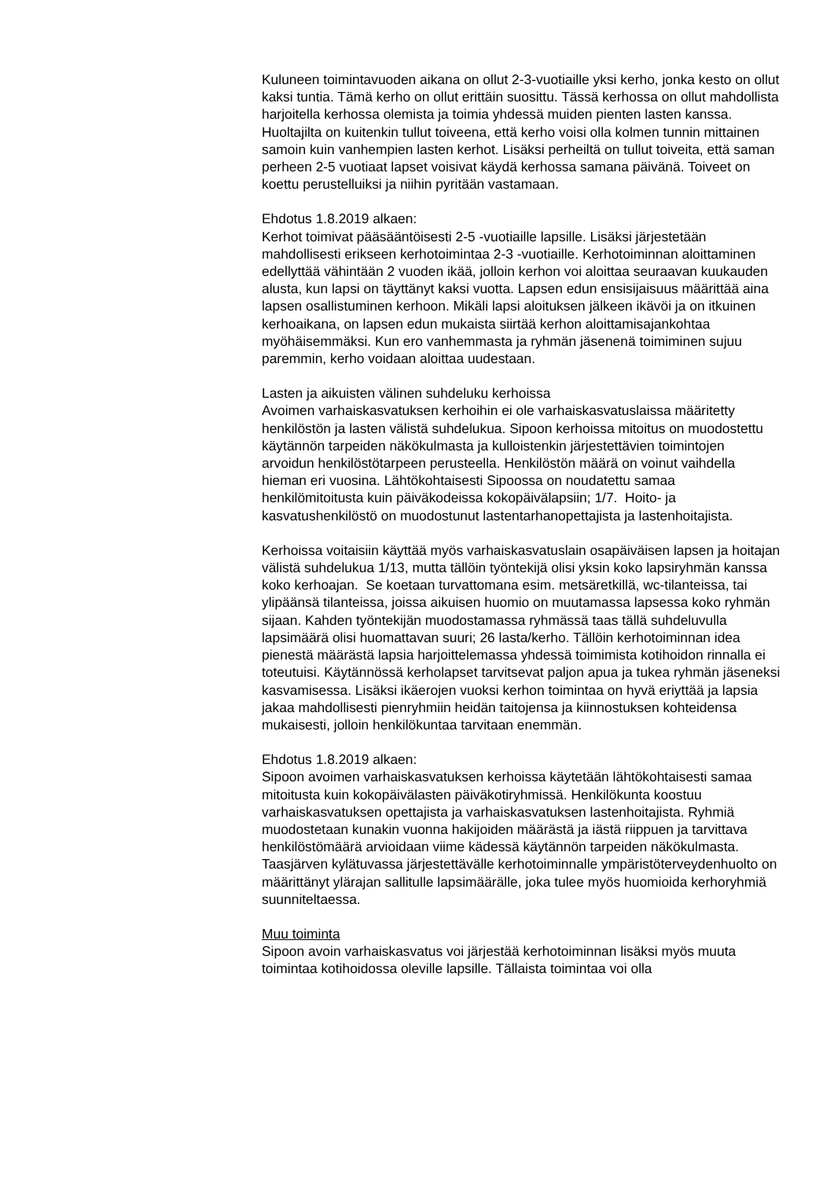Kuluneen toimintavuoden aikana on ollut 2-3-vuotiaille yksi kerho, jonka kesto on ollut kaksi tuntia. Tämä kerho on ollut erittäin suosittu. Tässä kerhossa on ollut mahdollista harjoitella kerhossa olemista ja toimia yhdessä muiden pienten lasten kanssa. Huoltajilta on kuitenkin tullut toiveena, että kerho voisi olla kolmen tunnin mittainen samoin kuin vanhempien lasten kerhot. Lisäksi perheiltä on tullut toiveita, että saman perheen 2-5 vuotiaat lapset voisivat käydä kerhossa samana päivänä. Toiveet on koettu perustelluiksi ja niihin pyritään vastamaan.
Ehdotus 1.8.2019 alkaen:
Kerhot toimivat pääsääntöisesti 2-5 -vuotiaille lapsille. Lisäksi järjestetään mahdollisesti erikseen kerhotoimintaa 2-3 -vuotiaille. Kerhotoiminnan aloittaminen edellyttää vähintään 2 vuoden ikää, jolloin kerhon voi aloittaa seuraavan kuukauden alusta, kun lapsi on täyttänyt kaksi vuotta. Lapsen edun ensisijaisuus määrittää aina lapsen osallistuminen kerhoon. Mikäli lapsi aloituksen jälkeen ikävöi ja on itkuinen kerhoaikana, on lapsen edun mukaista siirtää kerhon aloittamisajankohtaa myöhäisemmäksi. Kun ero vanhemmasta ja ryhmän jäsenenä toimiminen sujuu paremmin, kerho voidaan aloittaa uudestaan.
Lasten ja aikuisten välinen suhdeluku kerhoissa
Avoimen varhaiskasvatuksen kerhoihin ei ole varhaiskasvatuslaissa määritetty henkilöstön ja lasten välistä suhdelukua. Sipoon kerhoissa mitoitus on muodostettu käytännön tarpeiden näkökulmasta ja kulloistenkin järjestettävien toimintojen arvoidun henkilöstötarpeen perusteella. Henkilöstön määrä on voinut vaihdella hieman eri vuosina. Lähtökohtaisesti Sipoossa on noudatettu samaa henkilömitoitusta kuin päiväkodeissa kokopäivälapsiin; 1/7. Hoito- ja kasvatushenkilöstö on muodostunut lastentarhanopettajista ja lastenhoitajista.
Kerhoissa voitaisiin käyttää myös varhaiskasvatuslain osapäiväisen lapsen ja hoitajan välistä suhdelukua 1/13, mutta tällöin työntekijä olisi yksin koko lapsiryhmän kanssa koko kerhoajan. Se koetaan turvattomana esim. metsäretkillä, wc-tilanteissa, tai ylipäänsä tilanteissa, joissa aikuisen huomio on muutamassa lapsessa koko ryhmän sijaan. Kahden työntekijän muodostamassa ryhmässä taas tällä suhdeluvulla lapsimäärä olisi huomattavan suuri; 26 lasta/kerho. Tällöin kerhotoiminnan idea pienestä määrästä lapsia harjoittelemassa yhdessä toimimista kotihoidon rinnalla ei toteutuisi. Käytännössä kerholapset tarvitsevat paljon apua ja tukea ryhmän jäseneksi kasvamisessa. Lisäksi ikäerojen vuoksi kerhon toimintaa on hyvä eriyttää ja lapsia jakaa mahdollisesti pienryhmiin heidän taitojensa ja kiinnostuksen kohteidensa mukaisesti, jolloin henkilökuntaa tarvitaan enemmän.
Ehdotus 1.8.2019 alkaen:
Sipoon avoimen varhaiskasvatuksen kerhoissa käytetään lähtökohtaisesti samaa mitoitusta kuin kokopäivälasten päiväkotiryhmissä. Henkilökunta koostuu varhaiskasvatuksen opettajista ja varhaiskasvatuksen lastenhoitajista. Ryhmiä muodostetaan kunakin vuonna hakijoiden määrästä ja iästä riippuen ja tarvittava henkilöstömäärä arvioidaan viime kädessä käytännön tarpeiden näkökulmasta. Taasjärven kylätuvassa järjestettävälle kerhotoiminnalle ympäristöterveydenhuolto on määrittänyt ylärajan sallitulle lapsimäärälle, joka tulee myös huomioida kerhoryhmiä suunniteltaessa.
Muu toiminta
Sipoon avoin varhaiskasvatus voi järjestää kerhotoiminnan lisäksi myös muuta toimintaa kotihoidossa oleville lapsille. Tällaista toimintaa voi olla